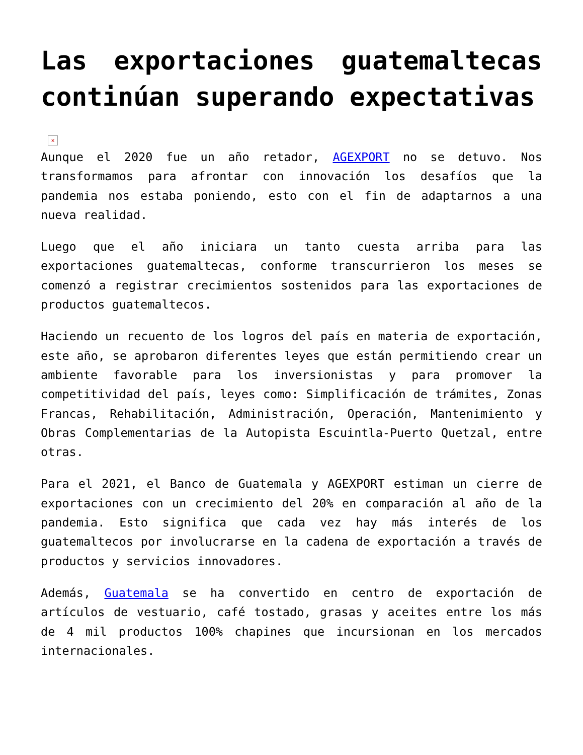Las exportaciones guatemaltecas continúan superando expectativas
×
Aunque el 2020 fue un año retador, AGEXPORT no se detuvo. Nos transformamos para afrontar con innovación los desafíos que la pandemia nos estaba poniendo, esto con el fin de adaptarnos a una nueva realidad.
Luego que el año iniciara un tanto cuesta arriba para las exportaciones guatemaltecas, conforme transcurrieron los meses se comenzó a registrar crecimientos sostenidos para las exportaciones de productos guatemaltecos.
Haciendo un recuento de los logros del país en materia de exportación, este año, se aprobaron diferentes leyes que están permitiendo crear un ambiente favorable para los inversionistas y para promover la competitividad del país, leyes como: Simplificación de trámites, Zonas Francas, Rehabilitación, Administración, Operación, Mantenimiento y Obras Complementarias de la Autopista Escuintla-Puerto Quetzal, entre otras.
Para el 2021, el Banco de Guatemala y AGEXPORT estiman un cierre de exportaciones con un crecimiento del 20% en comparación al año de la pandemia. Esto significa que cada vez hay más interés de los guatemaltecos por involucrarse en la cadena de exportación a través de productos y servicios innovadores.
Además, Guatemala se ha convertido en centro de exportación de artículos de vestuario, café tostado, grasas y aceites entre los más de 4 mil productos 100% chapines que incursionan en los mercados internacionales.